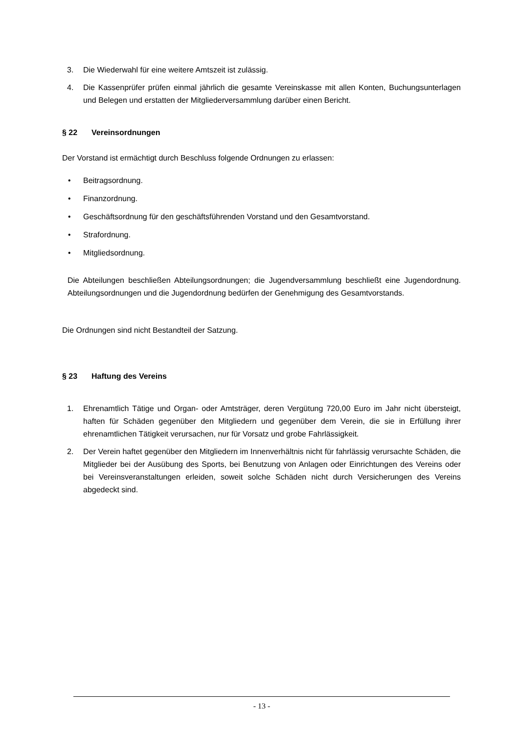3. Die Wiederwahl für eine weitere Amtszeit ist zulässig.
4. Die Kassenprüfer prüfen einmal jährlich die gesamte Vereinskasse mit allen Konten, Buchungsunterlagen und Belegen und erstatten der Mitgliederversammlung darüber einen Bericht.
§ 22 Vereinsordnungen
Der Vorstand ist ermächtigt durch Beschluss folgende Ordnungen zu erlassen:
• Beitragsordnung.
• Finanzordnung.
• Geschäftsordnung für den geschäftsführenden Vorstand und den Gesamtvorstand.
• Strafordnung.
• Mitgliedsordnung.
Die Abteilungen beschließen Abteilungsordnungen; die Jugendversammlung beschließt eine Jugendordnung. Abteilungsordnungen und die Jugendordnung bedürfen der Genehmigung des Gesamtvorstands.
Die Ordnungen sind nicht Bestandteil der Satzung.
§ 23 Haftung des Vereins
1. Ehrenamtlich Tätige und Organ- oder Amtsträger, deren Vergütung 720,00 Euro im Jahr nicht übersteigt, haften für Schäden gegenüber den Mitgliedern und gegenüber dem Verein, die sie in Erfüllung ihrer ehrenamtlichen Tätigkeit verursachen, nur für Vorsatz und grobe Fahrlässigkeit.
2. Der Verein haftet gegenüber den Mitgliedern im Innenverhältnis nicht für fahrlässig verursachte Schäden, die Mitglieder bei der Ausübung des Sports, bei Benutzung von Anlagen oder Einrichtungen des Vereins oder bei Vereinsveranstaltungen erleiden, soweit solche Schäden nicht durch Versicherungen des Vereins abgedeckt sind.
- 13 -